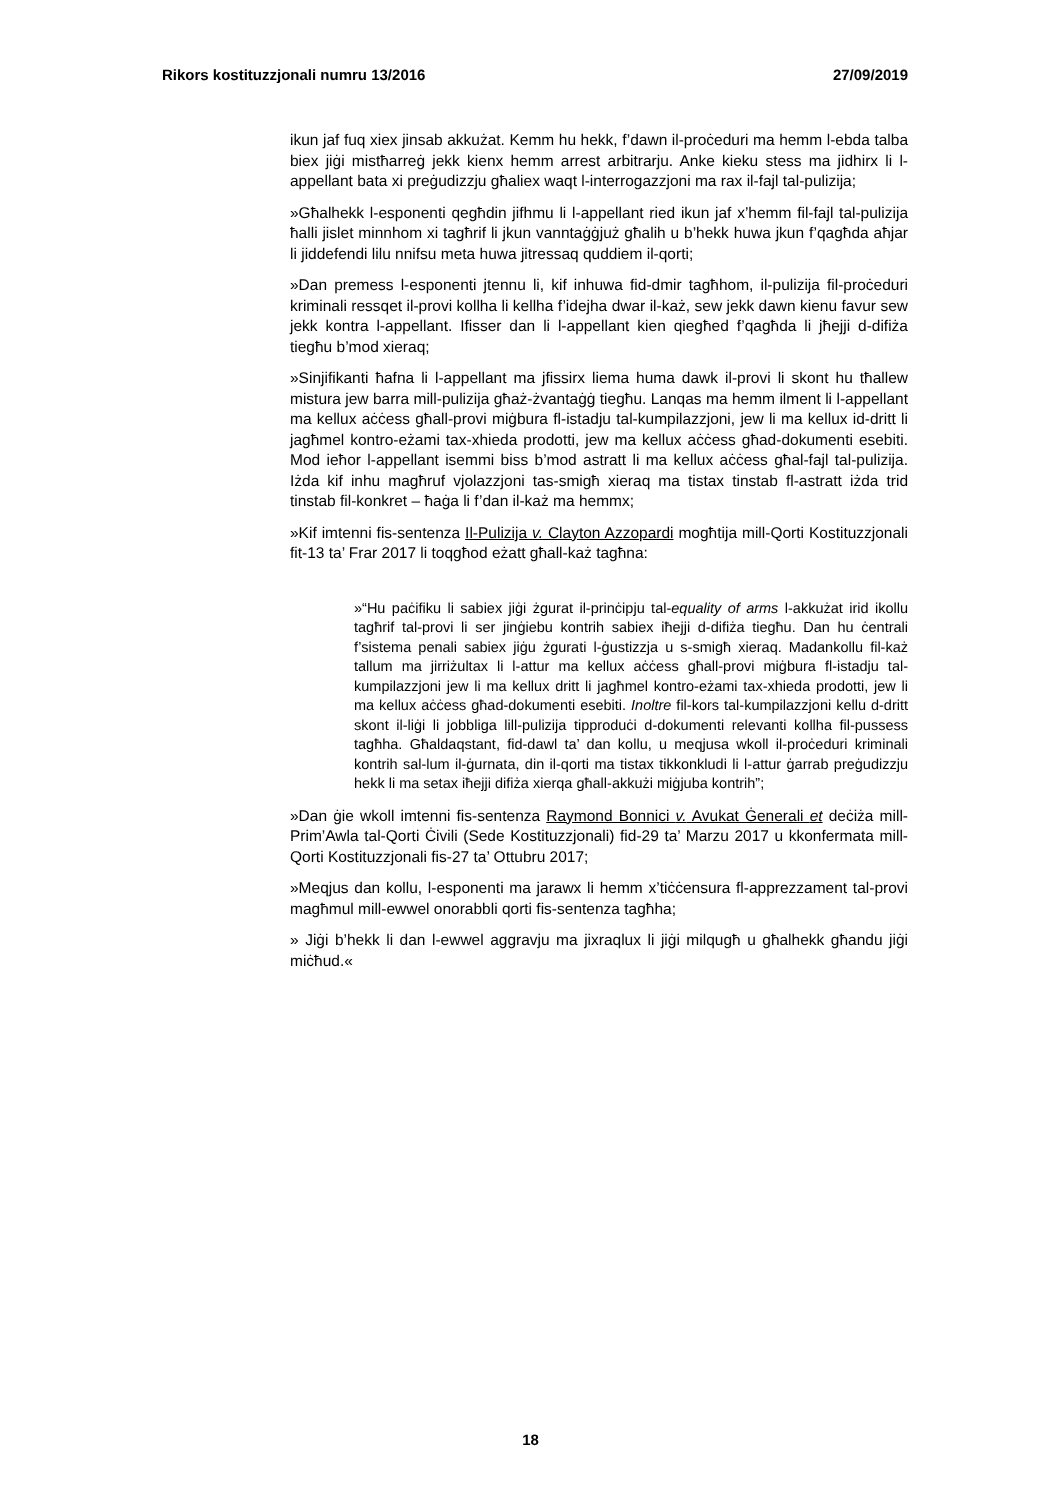Rikors kostituzzjonali numru 13/2016 27/09/2019
ikun jaf fuq xiex jinsab akkużat. Kemm hu hekk, f’dawn il-proċeduri ma hemm l-ebda talba biex jiġi mistħarreġ jekk kienx hemm arrest arbitrarju. Anke kieku stess ma jidhirx li l-appellant bata xi preġudizzju għaliex waqt l-interrogazzjoni ma rax il-fajl tal-pulizija;
»Għalhekk l-esponenti qegħdin jifhmu li l-appellant ried ikun jaf x’hemm fil-fajl tal-pulizija ħalli jislet minnhom xi tagħrif li jkun vanntaġġjuż għalih u b’hekk huwa jkun f’qagħda aħjar li jiddefendi lilu nnifsu meta huwa jitressaq quddiem il-qorti;
»Dan premess l-esponenti jtennu li, kif inhuwa fid-dmir tagħhom, il-pulizija fil-proċeduri kriminali ressqet il-provi kollha li kellha f’idejha dwar il-każ, sew jekk dawn kienu favur sew jekk kontra l-appellant. Ifisser dan li l-appellant kien qiegħed f’qagħda li jħejji d-difiża tiegħu b’mod xieraq;
»Sinjifikanti ħafna li l-appellant ma jfissirx liema huma dawk il-provi li skont hu tħallew mistura jew barra mill-pulizija għaż-żvantaġġ tiegħu. Lanqas ma hemm ilment li l-appellant ma kellux aċċess għall-provi miġbura fl-istadju tal-kumpilazzjoni, jew li ma kellux id-dritt li jagħmel kontro-eżami tax-xhieda prodotti, jew ma kellux aċċess għad-dokumenti esebiti. Mod ieħor l-appellant isemmi biss b’mod astratt li ma kellux aċċess għal-fajl tal-pulizija. Iżda kif inhu magħruf vjolazzjoni tas-smigħ xieraq ma tistax tinstab fl-astratt iżda trid tinstab fil-konkret – ħaġa li f’dan il-każ ma hemmx;
»Kif imtenni fis-sentenza Il-Pulizija v. Clayton Azzopardi mogħtija mill-Qorti Kostituzzjonali fit-13 ta’ Frar 2017 li toqgħod eżatt għall-każ tagħna:
»“Hu paċifiku li sabiex jiġi żgurat il-prinċipju tal-equality of arms l-akkużat irid ikollu tagħrif tal-provi li ser jinġiebu kontrih sabiex iħejji d-difiża tiegħu. Dan hu ċentrali f’sistema penali sabiex jiġu żgurati l-ġustizzja u s-smigħ xieraq. Madankollu fil-każ tallum ma jirriżultax li l-attur ma kellux aċċess għall-provi miġbura fl-istadju tal-kumpilazzjoni jew li ma kellux dritt li jagħmel kontro-eżami tax-xhieda prodotti, jew li ma kellux aċċess għad-dokumenti esebiti. Inoltre fil-kors tal-kumpilazzjoni kellu d-dritt skont il-liġi li jobbliga lill-pulizija tipproduċi d-dokumenti relevanti kollha fil-pussess tagħha. Għaldaqstant, fid-dawl ta’ dan kollu, u meqjusa wkoll il-proċeduri kriminali kontrih sal-lum il-ġurnata, din il-qorti ma tistax tikkonkludi li l-attur ġarrab preġudizzju hekk li ma setax iħejji difiża xierqa għall-akkużi miġjuba kontrih”;
»Dan ġie wkoll imtenni fis-sentenza Raymond Bonnici v. Avukat Ġenerali et deċiża mill-Prim’Awla tal-Qorti Ċivili (Sede Kostituzzjonali) fid-29 ta’ Marzu 2017 u kkonfermata mill-Qorti Kostituzzjonali fis-27 ta’ Ottubru 2017;
»Meqjus dan kollu, l-esponenti ma jarawx li hemm x’tiċċensura fl-apprezzament tal-provi magħmul mill-ewwel onorabbli qorti fis-sentenza tagħha;
» Jiġi b’hekk li dan l-ewwel aggravju ma jixraqlux li jiġi milqugħ u għalhekk għandu jiġi miċħud.«
18